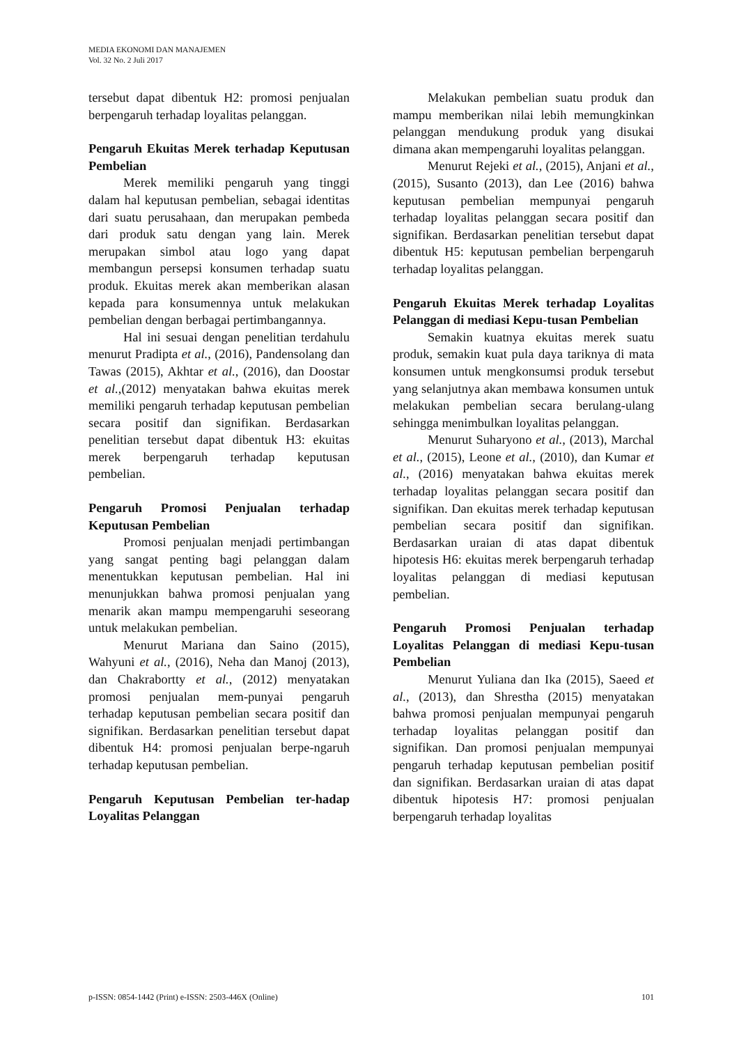MEDIA EKONOMI DAN MANAJEMEN
Vol. 32 No. 2 Juli 2017
tersebut dapat dibentuk H2: promosi penjualan berpengaruh terhadap loyalitas pelanggan.
Pengaruh Ekuitas Merek terhadap Keputusan Pembelian
Merek memiliki pengaruh yang tinggi dalam hal keputusan pembelian, sebagai identitas dari suatu perusahaan, dan merupakan pembeda dari produk satu dengan yang lain. Merek merupakan simbol atau logo yang dapat membangun persepsi konsumen terhadap suatu produk. Ekuitas merek akan memberikan alasan kepada para konsumennya untuk melakukan pembelian dengan berbagai pertimbangannya.
Hal ini sesuai dengan penelitian terdahulu menurut Pradipta et al., (2016), Pandensolang dan Tawas (2015), Akhtar et al., (2016), dan Doostar et al.,(2012) menyatakan bahwa ekuitas merek memiliki pengaruh terhadap keputusan pembelian secara positif dan signifikan. Berdasarkan penelitian tersebut dapat dibentuk H3: ekuitas merek berpengaruh terhadap keputusan pembelian.
Pengaruh Promosi Penjualan terhadap Keputusan Pembelian
Promosi penjualan menjadi pertimbangan yang sangat penting bagi pelanggan dalam menentukkan keputusan pembelian. Hal ini menunjukkan bahwa promosi penjualan yang menarik akan mampu mempengaruhi seseorang untuk melakukan pembelian.
Menurut Mariana dan Saino (2015), Wahyuni et al., (2016), Neha dan Manoj (2013), dan Chakrabortty et al., (2012) menyatakan promosi penjualan mem-punyai pengaruh terhadap keputusan pembelian secara positif dan signifikan. Berdasarkan penelitian tersebut dapat dibentuk H4: promosi penjualan berpe-ngaruh terhadap keputusan pembelian.
Pengaruh Keputusan Pembelian ter-hadap Loyalitas Pelanggan
Melakukan pembelian suatu produk dan mampu memberikan nilai lebih memungkinkan pelanggan mendukung produk yang disukai dimana akan mempengaruhi loyalitas pelanggan.
Menurut Rejeki et al., (2015), Anjani et al., (2015), Susanto (2013), dan Lee (2016) bahwa keputusan pembelian mempunyai pengaruh terhadap loyalitas pelanggan secara positif dan signifikan. Berdasarkan penelitian tersebut dapat dibentuk H5: keputusan pembelian berpengaruh terhadap loyalitas pelanggan.
Pengaruh Ekuitas Merek terhadap Loyalitas Pelanggan di mediasi Kepu-tusan Pembelian
Semakin kuatnya ekuitas merek suatu produk, semakin kuat pula daya tariknya di mata konsumen untuk mengkonsumsi produk tersebut yang selanjutnya akan membawa konsumen untuk melakukan pembelian secara berulang-ulang sehingga menimbulkan loyalitas pelanggan.
Menurut Suharyono et al., (2013), Marchal et al., (2015), Leone et al., (2010), dan Kumar et al., (2016) menyatakan bahwa ekuitas merek terhadap loyalitas pelanggan secara positif dan signifikan. Dan ekuitas merek terhadap keputusan pembelian secara positif dan signifikan. Berdasarkan uraian di atas dapat dibentuk hipotesis H6: ekuitas merek berpengaruh terhadap loyalitas pelanggan di mediasi keputusan pembelian.
Pengaruh Promosi Penjualan terhadap Loyalitas Pelanggan di mediasi Kepu-tusan Pembelian
Menurut Yuliana dan Ika (2015), Saeed et al., (2013), dan Shrestha (2015) menyatakan bahwa promosi penjualan mempunyai pengaruh terhadap loyalitas pelanggan positif dan signifikan. Dan promosi penjualan mempunyai pengaruh terhadap keputusan pembelian positif dan signifikan. Berdasarkan uraian di atas dapat dibentuk hipotesis H7: promosi penjualan berpengaruh terhadap loyalitas
p-ISSN: 0854-1442 (Print) e-ISSN: 2503-446X (Online) 101